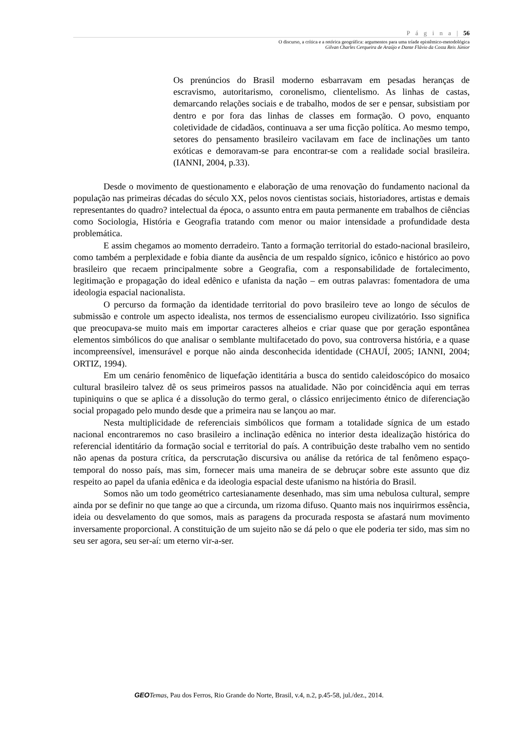P á g i n a | 56
O discurso, a crítica e a retórica geográfica: argumentos para uma tríade epistêmico-metodológica
Gilvan Charles Cerqueira de Araújo e Dante Flávio da Costa Reis Júnior
Os prenúncios do Brasil moderno esbarravam em pesadas heranças de escravismo, autoritarismo, coronelismo, clientelismo. As linhas de castas, demarcando relações sociais e de trabalho, modos de ser e pensar, subsistiam por dentro e por fora das linhas de classes em formação. O povo, enquanto coletividade de cidadãos, continuava a ser uma ficção política. Ao mesmo tempo, setores do pensamento brasileiro vacilavam em face de inclinações um tanto exóticas e demoravam-se para encontrar-se com a realidade social brasileira. (IANNI, 2004, p.33).
Desde o movimento de questionamento e elaboração de uma renovação do fundamento nacional da população nas primeiras décadas do século XX, pelos novos cientistas sociais, historiadores, artistas e demais representantes do quadro? intelectual da época, o assunto entra em pauta permanente em trabalhos de ciências como Sociologia, História e Geografia tratando com menor ou maior intensidade a profundidade desta problemática.
E assim chegamos ao momento derradeiro. Tanto a formação territorial do estado-nacional brasileiro, como também a perplexidade e fobia diante da ausência de um respaldo sígnico, icônico e histórico ao povo brasileiro que recaem principalmente sobre a Geografia, com a responsabilidade de fortalecimento, legitimação e propagação do ideal edênico e ufanista da nação – em outras palavras: fomentadora de uma ideologia espacial nacionalista.
O percurso da formação da identidade territorial do povo brasileiro teve ao longo de séculos de submissão e controle um aspecto idealista, nos termos de essencialismo europeu civilizatório. Isso significa que preocupava-se muito mais em importar caracteres alheios e criar quase que por geração espontânea elementos simbólicos do que analisar o semblante multifacetado do povo, sua controversa história, e a quase incompreensível, imensurável e porque não ainda desconhecida identidade (CHAUÍ, 2005; IANNI, 2004; ORTIZ, 1994).
Em um cenário fenomênico de liquefação identitária a busca do sentido caleidoscópico do mosaico cultural brasileiro talvez dê os seus primeiros passos na atualidade. Não por coincidência aqui em terras tupiniquins o que se aplica é a dissolução do termo geral, o clássico enrijecimento étnico de diferenciação social propagado pelo mundo desde que a primeira nau se lançou ao mar.
Nesta multiplicidade de referenciais simbólicos que formam a totalidade sígnica de um estado nacional encontraremos no caso brasileiro a inclinação edênica no interior desta idealização histórica do referencial identitário da formação social e territorial do país. A contribuição deste trabalho vem no sentido não apenas da postura crítica, da perscrutação discursiva ou análise da retórica de tal fenômeno espaço-temporal do nosso país, mas sim, fornecer mais uma maneira de se debruçar sobre este assunto que diz respeito ao papel da ufania edênica e da ideologia espacial deste ufanismo na história do Brasil.
Somos não um todo geométrico cartesianamente desenhado, mas sim uma nebulosa cultural, sempre ainda por se definir no que tange ao que a circunda, um rizoma difuso. Quanto mais nos inquirirmos essência, ideia ou desvelamento do que somos, mais as paragens da procurada resposta se afastará num movimento inversamente proporcional. A constituição de um sujeito não se dá pelo o que ele poderia ter sido, mas sim no seu ser agora, seu ser-aí: um eterno vir-a-ser.
GEO Temas, Pau dos Ferros, Rio Grande do Norte, Brasil, v.4, n.2, p.45-58, jul./dez., 2014.